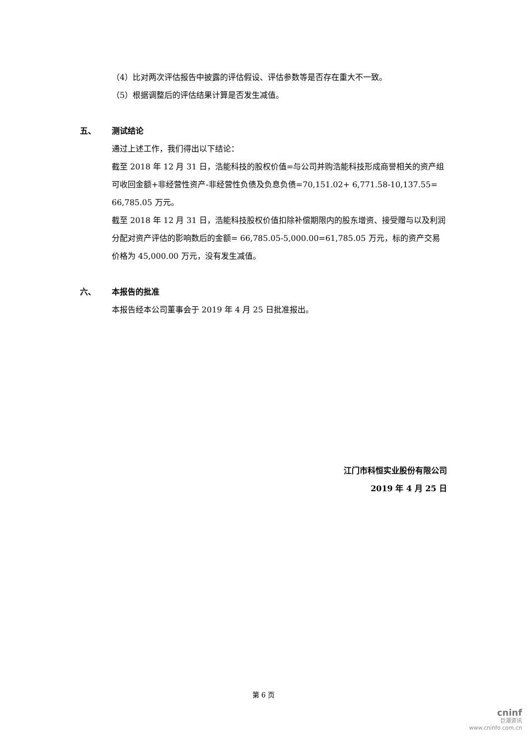（4）比对两次评估报告中披露的评估假设、评估参数等是否存在重大不一致。
（5）根据调整后的评估结果计算是否发生减值。
五、 测试结论
通过上述工作，我们得出以下结论：
截至 2018 年 12 月 31 日，浩能科技的股权价值=与公司并购浩能科技形成商誉相关的资产组可收回金额+非经营性资产-非经营性负债及负息负债=70,151.02+ 6,771.58-10,137.55= 66,785.05 万元。
截至 2018 年 12 月 31 日，浩能科技股权价值扣除补偿期限内的股东增资、接受赠与以及利润分配对资产评估的影响数后的金额= 66,785.05-5,000.00=61,785.05 万元，标的资产交易价格为 45,000.00 万元，没有发生减值。
六、 本报告的批准
本报告经本公司董事会于 2019 年 4 月 25 日批准报出。
江门市科恒实业股份有限公司
2019 年 4 月 25 日
第 6 页
cninf
巨潮资讯
www.cninfo.com.cn